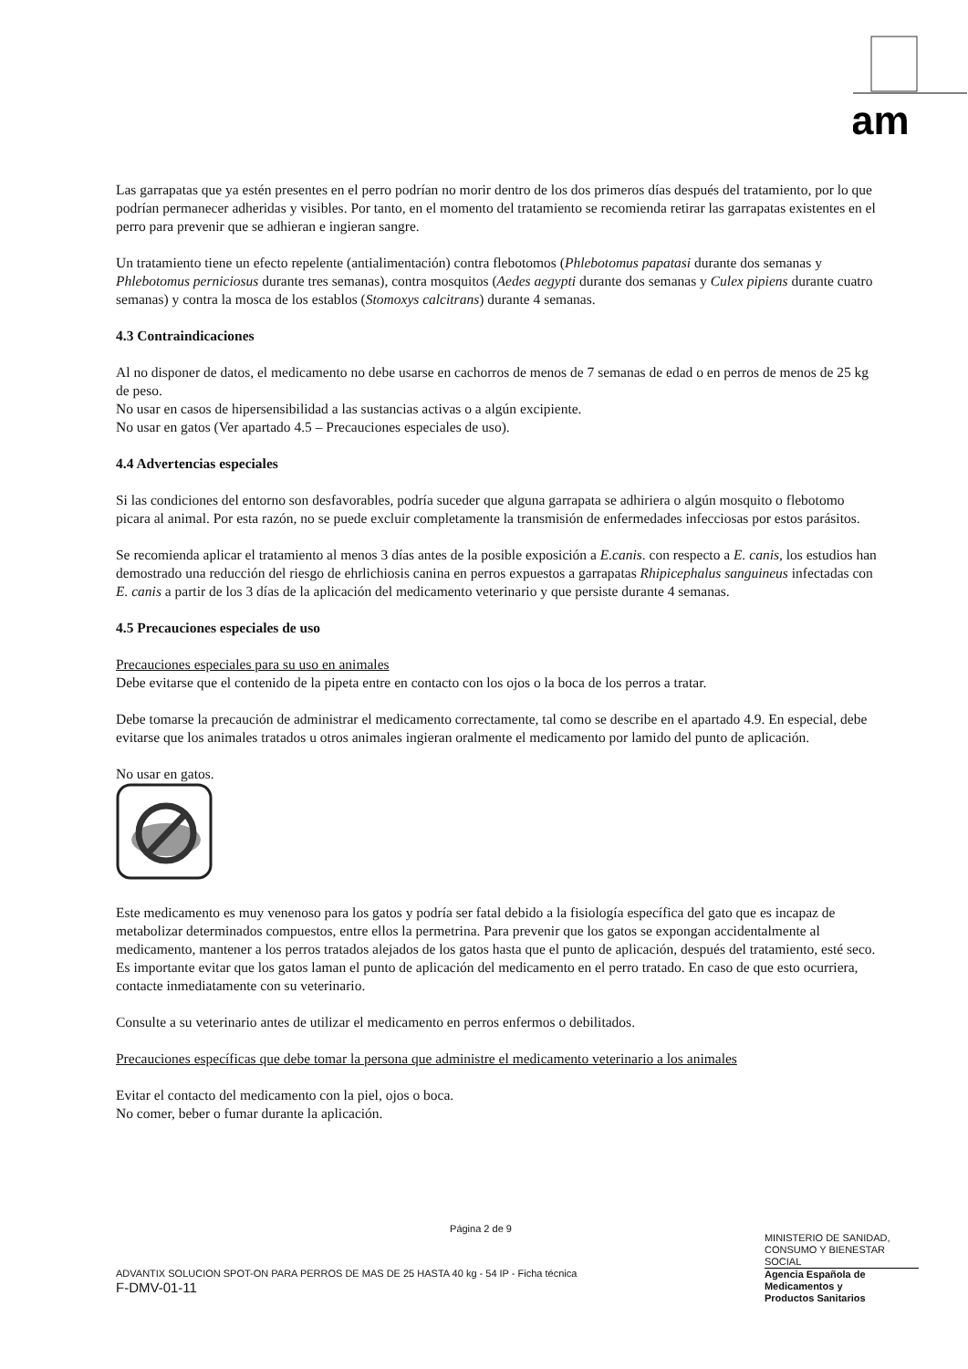am
Las garrapatas que ya estén presentes en el perro podrían no morir dentro de los dos primeros días después del tratamiento, por lo que podrían permanecer adheridas y visibles. Por tanto, en el momento del tratamiento se recomienda retirar las garrapatas existentes en el perro para prevenir que se adhieran e ingieran sangre.
Un tratamiento tiene un efecto repelente (antialimentación) contra flebotomos (Phlebotomus papatasi durante dos semanas y Phlebotomus perniciosus durante tres semanas), contra mosquitos (Aedes aegypti durante dos semanas y Culex pipiens durante cuatro semanas) y contra la mosca de los establos (Stomoxys calcitrans) durante 4 semanas.
4.3 Contraindicaciones
Al no disponer de datos, el medicamento no debe usarse en cachorros de menos de 7 semanas de edad o en perros de menos de 25 kg de peso.
No usar en casos de hipersensibilidad a las sustancias activas o a algún excipiente.
No usar en gatos (Ver apartado 4.5 – Precauciones especiales de uso).
4.4 Advertencias especiales
Si las condiciones del entorno son desfavorables, podría suceder que alguna garrapata se adhiriera o algún mosquito o flebotomo picara al animal. Por esta razón, no se puede excluir completamente la transmisión de enfermedades infecciosas por estos parásitos.
Se recomienda aplicar el tratamiento al menos 3 días antes de la posible exposición a E.canis. con respecto a E. canis, los estudios han demostrado una reducción del riesgo de ehrlichiosis canina en perros expuestos a garrapatas Rhipicephalus sanguineus infectadas con E. canis a partir de los 3 días de la aplicación del medicamento veterinario y que persiste durante 4 semanas.
4.5 Precauciones especiales de uso
Precauciones especiales para su uso en animales
Debe evitarse que el contenido de la pipeta entre en contacto con los ojos o la boca de los perros a tratar.
Debe tomarse la precaución de administrar el medicamento correctamente, tal como se describe en el apartado 4.9. En especial, debe evitarse que los animales tratados u otros animales ingieran oralmente el medicamento por lamido del punto de aplicación.
No usar en gatos.
Este medicamento es muy venenoso para los gatos y podría ser fatal debido a la fisiología específica del gato que es incapaz de metabolizar determinados compuestos, entre ellos la permetrina. Para prevenir que los gatos se expongan accidentalmente al medicamento, mantener a los perros tratados alejados de los gatos hasta que el punto de aplicación, después del tratamiento, esté seco. Es importante evitar que los gatos laman el punto de aplicación del medicamento en el perro tratado. En caso de que esto ocurriera, contacte inmediatamente con su veterinario.
Consulte a su veterinario antes de utilizar el medicamento en perros enfermos o debilitados.
Precauciones específicas que debe tomar la persona que administre el medicamento veterinario a los animales
Evitar el contacto del medicamento con la piel, ojos o boca.
No comer, beber o fumar durante la aplicación.
Página 2 de 9
ADVANTIX SOLUCION SPOT-ON PARA PERROS DE MAS DE 25 HASTA 40 kg - 54 IP - Ficha técnica
F-DMV-01-11
MINISTERIO DE SANIDAD,
CONSUMO Y BIENESTAR
SOCIAL
Agencia Española de
Medicamentos y
Productos Sanitarios